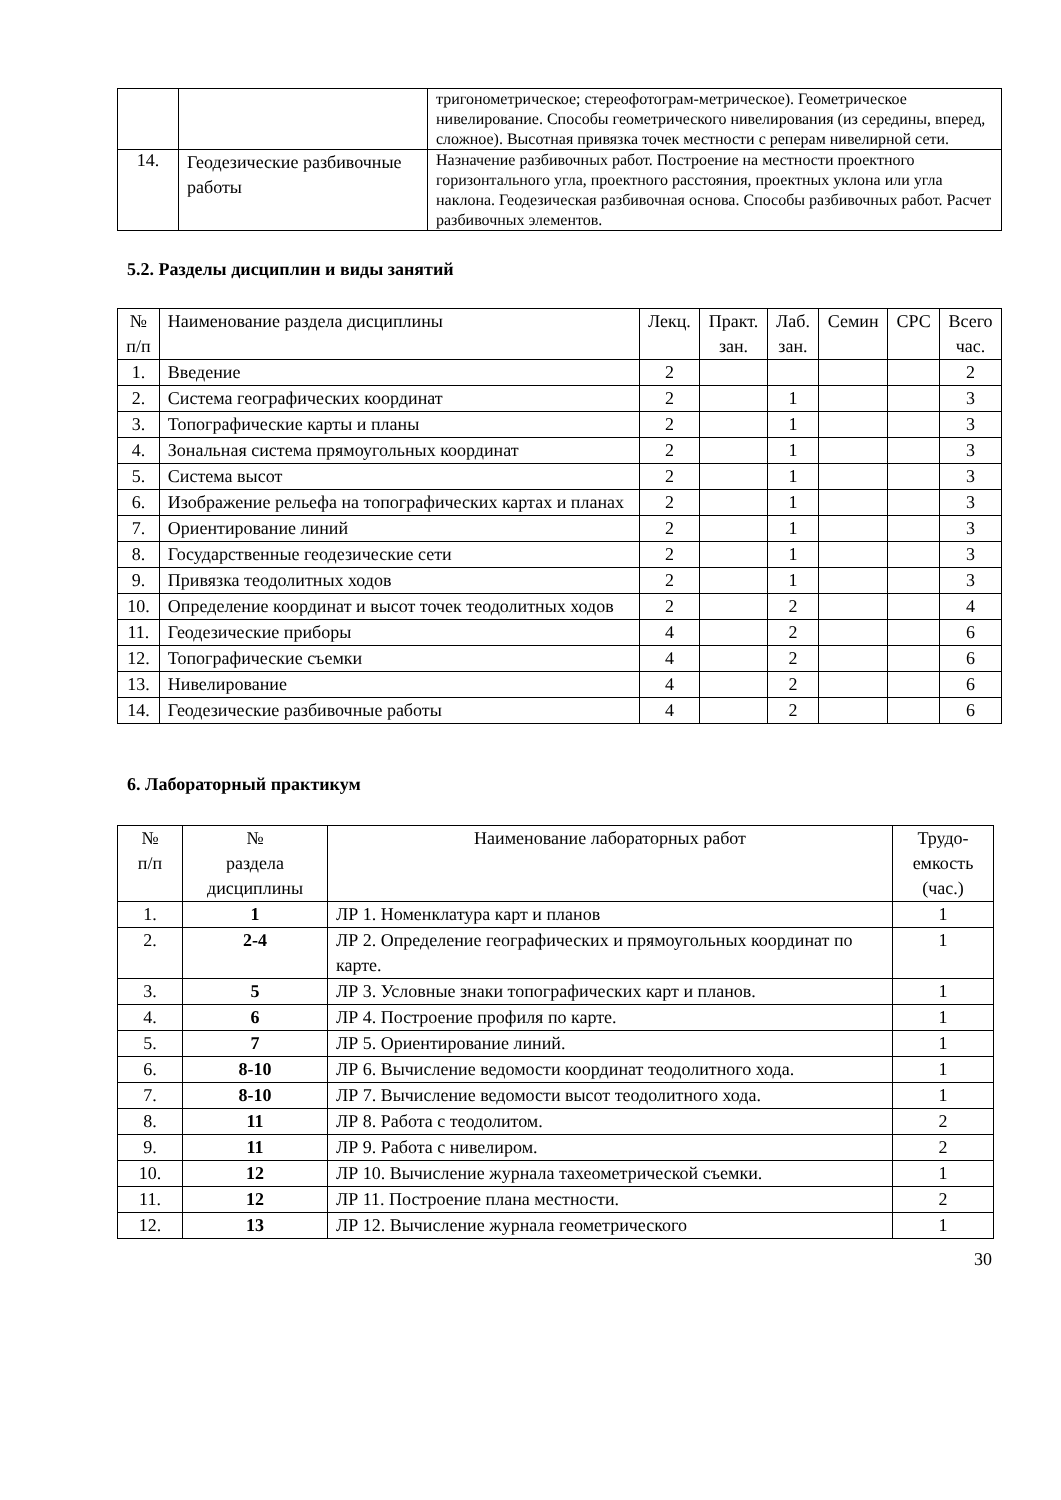| | | тригонометрическое; стереофотограм-метрическое). Геометрическое нивелирование. Способы геометрического нивелирования (из середины, вперед, сложное). Высотная привязка точек местности с реперам нивелирной сети. |
| 14. | Геодезические разбивочные работы | Назначение разбивочных работ. Построение на местности проектного горизонтального угла, проектного расстояния, проектных уклона или угла наклона. Геодезическая разбивочная основа. Способы разбивочных работ. Расчет разбивочных элементов. |
5.2. Разделы дисциплин и виды занятий
| № п/п | Наименование раздела дисциплины | Лекц. | Практ. зан. | Лаб. зан. | Семин | СРС | Всего час. |
| 1. | Введение | 2 | | | | | 2 |
| 2. | Система географических координат | 2 | | 1 | | | 3 |
| 3. | Топографические карты и планы | 2 | | 1 | | | 3 |
| 4. | Зональная система прямоугольных координат | 2 | | 1 | | | 3 |
| 5. | Система высот | 2 | | 1 | | | 3 |
| 6. | Изображение рельефа на топографических картах и планах | 2 | | 1 | | | 3 |
| 7. | Ориентирование линий | 2 | | 1 | | | 3 |
| 8. | Государственные геодезические сети | 2 | | 1 | | | 3 |
| 9. | Привязка теодолитных ходов | 2 | | 1 | | | 3 |
| 10. | Определение координат и высот точек теодолитных ходов | 2 | | 2 | | | 4 |
| 11. | Геодезические приборы | 4 | | 2 | | | 6 |
| 12. | Топографические съемки | 4 | | 2 | | | 6 |
| 13. | Нивелирование | 4 | | 2 | | | 6 |
| 14. | Геодезические разбивочные работы | 4 | | 2 | | | 6 |
6. Лабораторный практикум
| № п/п | № раздела дисциплины | Наименование лабораторных работ | Трудо- емкость (час.) |
| 1. | 1 | ЛР 1. Номенклатура карт и планов | 1 |
| 2. | 2-4 | ЛР 2. Определение географических и прямоугольных координат по карте. | 1 |
| 3. | 5 | ЛР 3. Условные знаки топографических карт и планов. | 1 |
| 4. | 6 | ЛР 4. Построение профиля по карте. | 1 |
| 5. | 7 | ЛР 5. Ориентирование линий. | 1 |
| 6. | 8-10 | ЛР 6. Вычисление ведомости координат теодолитного хода. | 1 |
| 7. | 8-10 | ЛР 7. Вычисление ведомости высот теодолитного хода. | 1 |
| 8. | 11 | ЛР 8. Работа с теодолитом. | 2 |
| 9. | 11 | ЛР 9. Работа с нивелиром. | 2 |
| 10. | 12 | ЛР 10. Вычисление журнала тахеометрической съемки. | 1 |
| 11. | 12 | ЛР 11. Построение плана местности. | 2 |
| 12. | 13 | ЛР 12. Вычисление журнала геометрического | 1 |
30